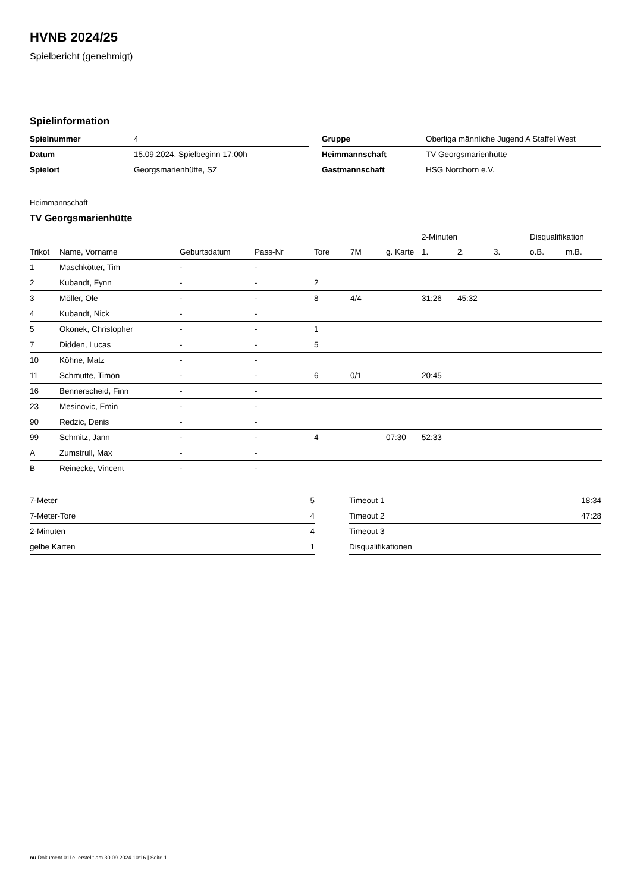HVNB 2024/25
Spielbericht (genehmigt)
Spielinformation
| Spielnummer | 4 |
| Datum | 15.09.2024, Spielbeginn 17:00h |
| Spielort | Georgsmarienhütte, SZ |
| Gruppe | Oberliga männliche Jugend A Staffel West |
| Heimmannschaft | TV Georgsmarienhütte |
| Gastmannschaft | HSG Nordhorn e.V. |
Heimmannschaft
TV Georgsmarienhütte
| | | | | | | | 2-Minuten | | | Disqualifikation | |
| --- | --- | --- | --- | --- | --- | --- | --- | --- | --- | --- | --- |
| Trikot | Name, Vorname | Geburtsdatum | Pass-Nr | Tore | 7M | g. Karte | 1. | 2. | 3. | o.B. | m.B. |
| 1 | Maschkötter, Tim | - | - | | | | | | | | |
| 2 | Kubandt, Fynn | - | - | 2 | | | | | | | |
| 3 | Möller, Ole | - | - | 8 | 4/4 | | 31:26 | 45:32 | | | |
| 4 | Kubandt, Nick | - | - | | | | | | | | |
| 5 | Okonek, Christopher | - | - | 1 | | | | | | | |
| 7 | Didden, Lucas | - | - | 5 | | | | | | | |
| 10 | Köhne, Matz | - | - | | | | | | | | |
| 11 | Schmutte, Timon | - | - | 6 | 0/1 | | 20:45 | | | | |
| 16 | Bennerscheid, Finn | - | - | | | | | | | | |
| 23 | Mesinovic, Emin | - | - | | | | | | | | |
| 90 | Redzic, Denis | - | - | | | | | | | | |
| 99 | Schmitz, Jann | - | - | 4 | | 07:30 | 52:33 | | | | |
| A | Zumstrull, Max | - | - | | | | | | | | |
| B | Reinecke, Vincent | - | - | | | | | | | | |
| 7-Meter | 5 |
| 7-Meter-Tore | 4 |
| 2-Minuten | 4 |
| gelbe Karten | 1 |
| Timeout 1 | 18:34 |
| Timeout 2 | 47:28 |
| Timeout 3 | |
| Disqualifikationen | |
nu.Dokument 011e, erstellt am 30.09.2024 10:16 | Seite 1